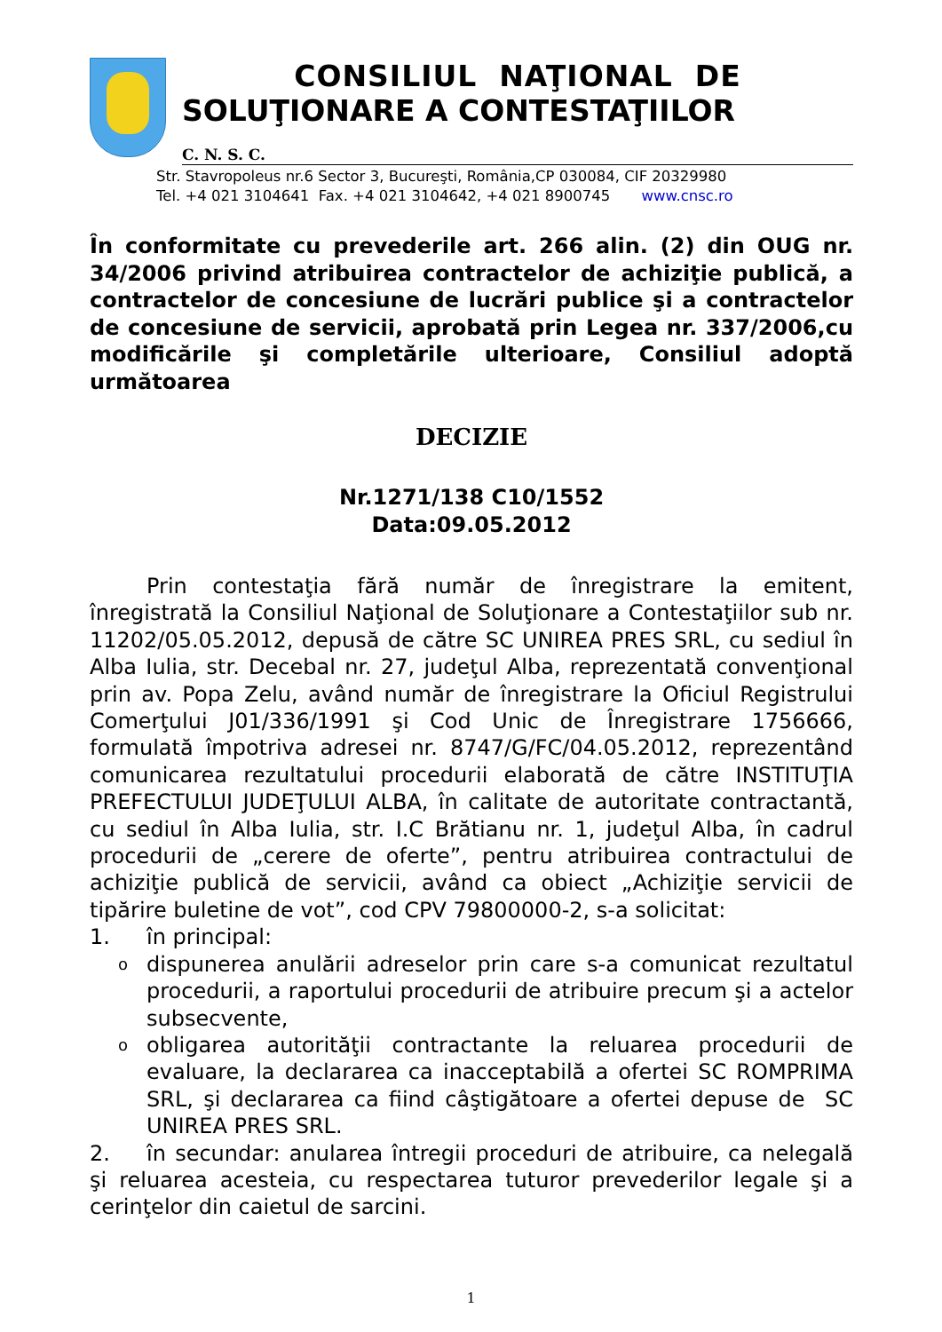CONSILIUL NAŢIONAL DE
SOLUŢIONARE A CONTESTAŢIILOR
C. N. S. C.
Str. Stavropoleus nr.6 Sector 3, Bucureşti, România,CP 030084, CIF 20329980
Tel. +4 021 3104641 Fax. +4 021 3104642, +4 021 8900745 www.cnsc.ro
În conformitate cu prevederile art. 266 alin. (2) din OUG nr. 34/2006 privind atribuirea contractelor de achiziţie publică, a contractelor de concesiune de lucrări publice şi a contractelor de concesiune de servicii, aprobată prin Legea nr. 337/2006,cu modificările şi completările ulterioare, Consiliul adoptă următoarea
DECIZIE
Nr.1271/138 C10/1552
Data:09.05.2012
Prin contestaţia fără număr de înregistrare la emitent, înregistrată la Consiliul Naţional de Soluţionare a Contestaţiilor sub nr. 11202/05.05.2012, depusă de către SC UNIREA PRES SRL, cu sediul în Alba Iulia, str. Decebal nr. 27, judeţul Alba, reprezentată convenţional prin av. Popa Zelu, având număr de înregistrare la Oficiul Registrului Comerţului J01/336/1991 şi Cod Unic de Înregistrare 1756666, formulată împotriva adresei nr. 8747/G/FC/04.05.2012, reprezentând comunicarea rezultatului procedurii elaborată de către INSTITUŢIA PREFECTULUI JUDEŢULUI ALBA, în calitate de autoritate contractantă, cu sediul în Alba Iulia, str. I.C Brătianu nr. 1, judeţul Alba, în cadrul procedurii de „cerere de oferte”, pentru atribuirea contractului de achiziţie publică de servicii, având ca obiect „Achiziţie servicii de tipărire buletine de vot”, cod CPV 79800000-2, s-a solicitat:
1. în principal:
o
dispunerea anulării adreselor prin care s-a comunicat rezultatul procedurii, a raportului procedurii de atribuire precum şi a actelor subsecvente,
o
obligarea autorităţii contractante la reluarea procedurii de evaluare, la declararea ca inacceptabilă a ofertei SC ROMPRIMA SRL, şi declararea ca fiind câştigătoare a ofertei depuse de SC UNIREA PRES SRL.
2. în secundar: anularea întregii proceduri de atribuire, ca nelegală şi reluarea acesteia, cu respectarea tuturor prevederilor legale şi a cerinţelor din caietul de sarcini.
1